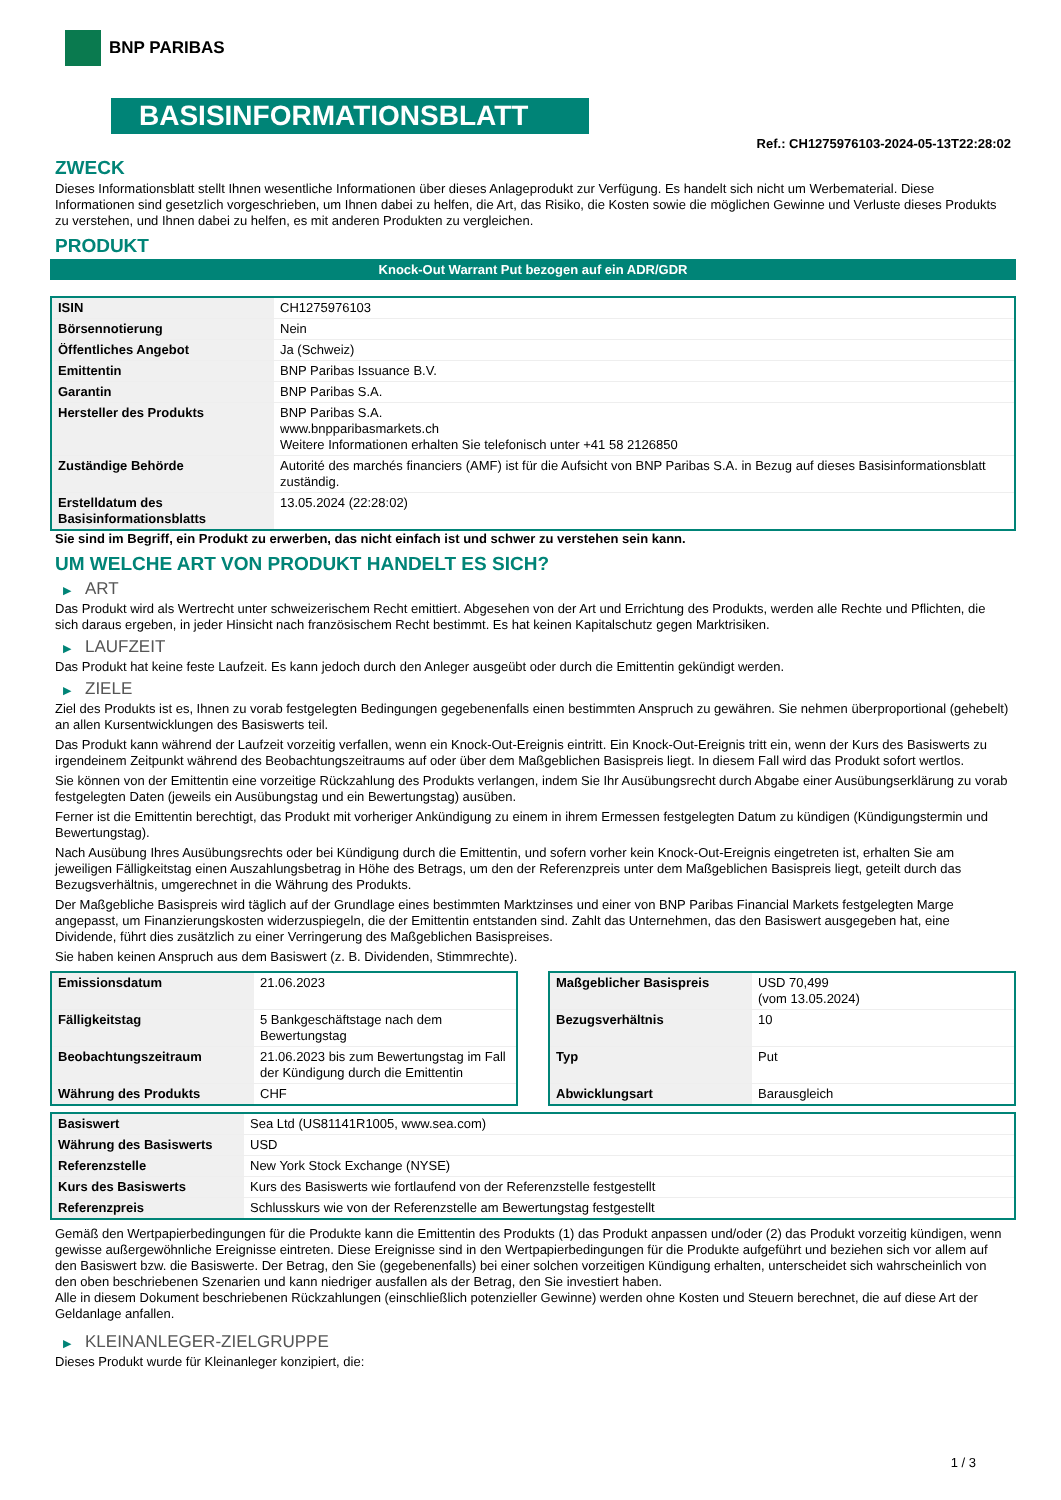BNP PARIBAS
BASISINFORMATIONSBLATT
Ref.: CH1275976103-2024-05-13T22:28:02
ZWECK
Dieses Informationsblatt stellt Ihnen wesentliche Informationen über dieses Anlageprodukt zur Verfügung. Es handelt sich nicht um Werbematerial. Diese Informationen sind gesetzlich vorgeschrieben, um Ihnen dabei zu helfen, die Art, das Risiko, die Kosten sowie die möglichen Gewinne und Verluste dieses Produkts zu verstehen, und Ihnen dabei zu helfen, es mit anderen Produkten zu vergleichen.
PRODUKT
Knock-Out Warrant Put bezogen auf ein ADR/GDR
| ISIN | CH1275976103 |
| Börsennotierung | Nein |
| Öffentliches Angebot | Ja (Schweiz) |
| Emittentin | BNP Paribas Issuance B.V. |
| Garantin | BNP Paribas S.A. |
| Hersteller des Produkts | BNP Paribas S.A. www.bnpparibasmarkets.ch Weitere Informationen erhalten Sie telefonisch unter +41 58 2126850 |
| Zuständige Behörde | Autorité des marchés financiers (AMF) ist für die Aufsicht von BNP Paribas S.A. in Bezug auf dieses Basisinformationsblatt zuständig. |
| Erstelldatum des Basisinformationsblatts | 13.05.2024 (22:28:02) |
Sie sind im Begriff, ein Produkt zu erwerben, das nicht einfach ist und schwer zu verstehen sein kann.
UM WELCHE ART VON PRODUKT HANDELT ES SICH?
▶ ART
Das Produkt wird als Wertrecht unter schweizerischem Recht emittiert. Abgesehen von der Art und Errichtung des Produkts, werden alle Rechte und Pflichten, die sich daraus ergeben, in jeder Hinsicht nach französischem Recht bestimmt. Es hat keinen Kapitalschutz gegen Marktrisiken.
▶ LAUFZEIT
Das Produkt hat keine feste Laufzeit. Es kann jedoch durch den Anleger ausgeübt oder durch die Emittentin gekündigt werden.
▶ ZIELE
Ziel des Produkts ist es, Ihnen zu vorab festgelegten Bedingungen gegebenenfalls einen bestimmten Anspruch zu gewähren. Sie nehmen überproportional (gehebelt) an allen Kursentwicklungen des Basiswerts teil.
Das Produkt kann während der Laufzeit vorzeitig verfallen, wenn ein Knock-Out-Ereignis eintritt. Ein Knock-Out-Ereignis tritt ein, wenn der Kurs des Basiswerts zu irgendeinem Zeitpunkt während des Beobachtungszeitraums auf oder über dem Maßgeblichen Basispreis liegt. In diesem Fall wird das Produkt sofort wertlos.
Sie können von der Emittentin eine vorzeitige Rückzahlung des Produkts verlangen, indem Sie Ihr Ausübungsrecht durch Abgabe einer Ausübungserklärung zu vorab festgelegten Daten (jeweils ein Ausübungstag und ein Bewertungstag) ausüben.
Ferner ist die Emittentin berechtigt, das Produkt mit vorheriger Ankündigung zu einem in ihrem Ermessen festgelegten Datum zu kündigen (Kündigungstermin und Bewertungstag).
Nach Ausübung Ihres Ausübungsrechts oder bei Kündigung durch die Emittentin, und sofern vorher kein Knock-Out-Ereignis eingetreten ist, erhalten Sie am jeweiligen Fälligkeitstag einen Auszahlungsbetrag in Höhe des Betrags, um den der Referenzpreis unter dem Maßgeblichen Basispreis liegt, geteilt durch das Bezugsverhältnis, umgerechnet in die Währung des Produkts.
Der Maßgebliche Basispreis wird täglich auf der Grundlage eines bestimmten Marktzinses und einer von BNP Paribas Financial Markets festgelegten Marge angepasst, um Finanzierungskosten widerzuspiegeln, die der Emittentin entstanden sind. Zahlt das Unternehmen, das den Basiswert ausgegeben hat, eine Dividende, führt dies zusätzlich zu einer Verringerung des Maßgeblichen Basispreises.
Sie haben keinen Anspruch aus dem Basiswert (z. B. Dividenden, Stimmrechte).
| Emissionsdatum | 21.06.2023 |
| Fälligkeitstag | 5 Bankgeschäftstage nach dem Bewertungstag |
| Beobachtungszeitraum | 21.06.2023 bis zum Bewertungstag im Fall der Kündigung durch die Emittentin |
| Währung des Produkts | CHF |
| Maßgeblicher Basispreis | USD 70,499 (vom 13.05.2024) |
| Bezugsverhältnis | 10 |
| Typ | Put |
| Abwicklungsart | Barausgleich |
| Basiswert | Sea Ltd (US81141R1005, www.sea.com) |
| Währung des Basiswerts | USD |
| Referenzstelle | New York Stock Exchange (NYSE) |
| Kurs des Basiswerts | Kurs des Basiswerts wie fortlaufend von der Referenzstelle festgestellt |
| Referenzpreis | Schlusskurs wie von der Referenzstelle am Bewertungstag festgestellt |
Gemäß den Wertpapierbedingungen für die Produkte kann die Emittentin des Produkts (1) das Produkt anpassen und/oder (2) das Produkt vorzeitig kündigen, wenn gewisse außergewöhnliche Ereignisse eintreten. Diese Ereignisse sind in den Wertpapierbedingungen für die Produkte aufgeführt und beziehen sich vor allem auf den Basiswert bzw. die Basiswerte. Der Betrag, den Sie (gegebenenfalls) bei einer solchen vorzeitigen Kündigung erhalten, unterscheidet sich wahrscheinlich von den oben beschriebenen Szenarien und kann niedriger ausfallen als der Betrag, den Sie investiert haben.
Alle in diesem Dokument beschriebenen Rückzahlungen (einschließlich potenzieller Gewinne) werden ohne Kosten und Steuern berechnet, die auf diese Art der Geldanlage anfallen.
▶ KLEINANLEGER-ZIELGRUPPE
Dieses Produkt wurde für Kleinanleger konzipiert, die:
1 / 3